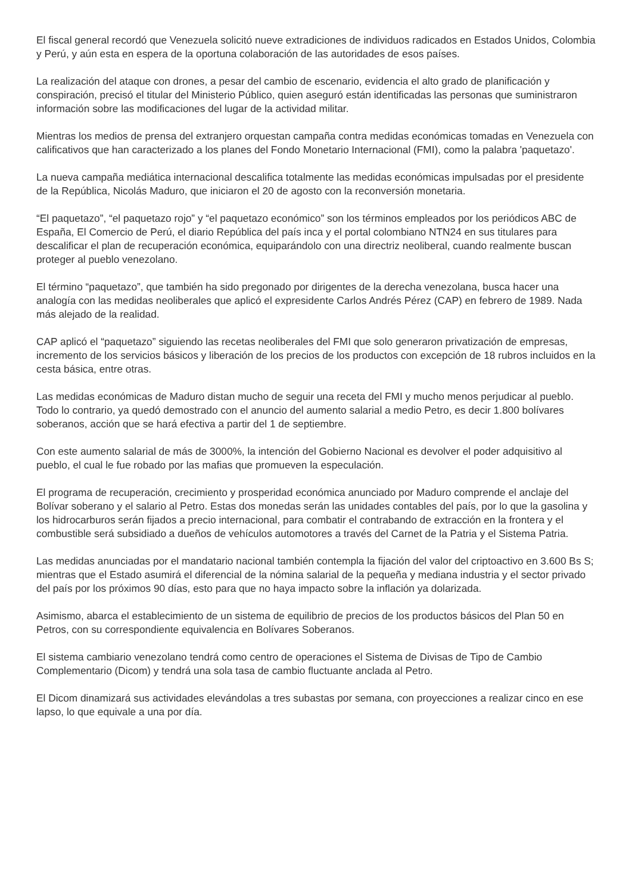El fiscal general recordó que Venezuela solicitó nueve extradiciones de individuos radicados en Estados Unidos, Colombia y Perú, y aún esta en espera de la oportuna colaboración de las autoridades de esos países.
La realización del ataque con drones, a pesar del cambio de escenario, evidencia el alto grado de planificación y conspiración, precisó el titular del Ministerio Público, quien aseguró están identificadas las personas que suministraron información sobre las modificaciones del lugar de la actividad militar.
Mientras los medios de prensa del extranjero orquestan campaña contra medidas económicas tomadas en Venezuela con calificativos que han caracterizado a los planes del Fondo Monetario Internacional (FMI), como la palabra 'paquetazo'.
La nueva campaña mediática internacional descalifica totalmente las medidas económicas impulsadas por el presidente de la República, Nicolás Maduro, que iniciaron el 20 de agosto con la reconversión monetaria.
“El paquetazo”, “el paquetazo rojo” y “el paquetazo económico” son los términos empleados por los periódicos ABC de España, El Comercio de Perú, el diario República del país inca y el portal colombiano NTN24 en sus titulares para descalificar el plan de recuperación económica, equiparándolo con una directriz neoliberal, cuando realmente buscan proteger al pueblo venezolano.
El término “paquetazo”, que también ha sido pregonado por dirigentes de la derecha venezolana, busca hacer una analogía con las medidas neoliberales que aplicó el expresidente Carlos Andrés Pérez (CAP) en febrero de 1989. Nada más alejado de la realidad.
CAP aplicó el “paquetazo” siguiendo las recetas neoliberales del FMI que solo generaron privatización de empresas, incremento de los servicios básicos y liberación de los precios de los productos con excepción de 18 rubros incluidos en la cesta básica, entre otras.
Las medidas económicas de Maduro distan mucho de seguir una receta del FMI y mucho menos perjudicar al pueblo. Todo lo contrario, ya quedó demostrado con el anuncio del aumento salarial a medio Petro, es decir 1.800 bolívares soberanos, acción que se hará efectiva a partir del 1 de septiembre.
Con este aumento salarial de más de 3000%, la intención del Gobierno Nacional es devolver el poder adquisitivo al pueblo, el cual le fue robado por las mafias que promueven la especulación.
El programa de recuperación, crecimiento y prosperidad económica anunciado por Maduro comprende el anclaje del Bolívar soberano y el salario al Petro. Estas dos monedas serán las unidades contables del país, por lo que la gasolina y los hidrocarburos serán fijados a precio internacional, para combatir el contrabando de extracción en la frontera y el combustible será subsidiado a dueños de vehículos automotores a través del Carnet de la Patria y el Sistema Patria.
Las medidas anunciadas por el mandatario nacional también contempla la fijación del valor del criptoactivo en 3.600 Bs S; mientras que el Estado asumirá el diferencial de la nómina salarial de la pequeña y mediana industria y el sector privado del país por los próximos 90 días, esto para que no haya impacto sobre la inflación ya dolarizada.
Asimismo, abarca el establecimiento de un sistema de equilibrio de precios de los productos básicos del Plan 50 en Petros, con su correspondiente equivalencia en Bolívares Soberanos.
El sistema cambiario venezolano tendrá como centro de operaciones el Sistema de Divisas de Tipo de Cambio Complementario (Dicom) y tendrá una sola tasa de cambio fluctuante anclada al Petro.
El Dicom dinamizará sus actividades elevándolas a tres subastas por semana, con proyecciones a realizar cinco en ese lapso, lo que equivale a una por día.